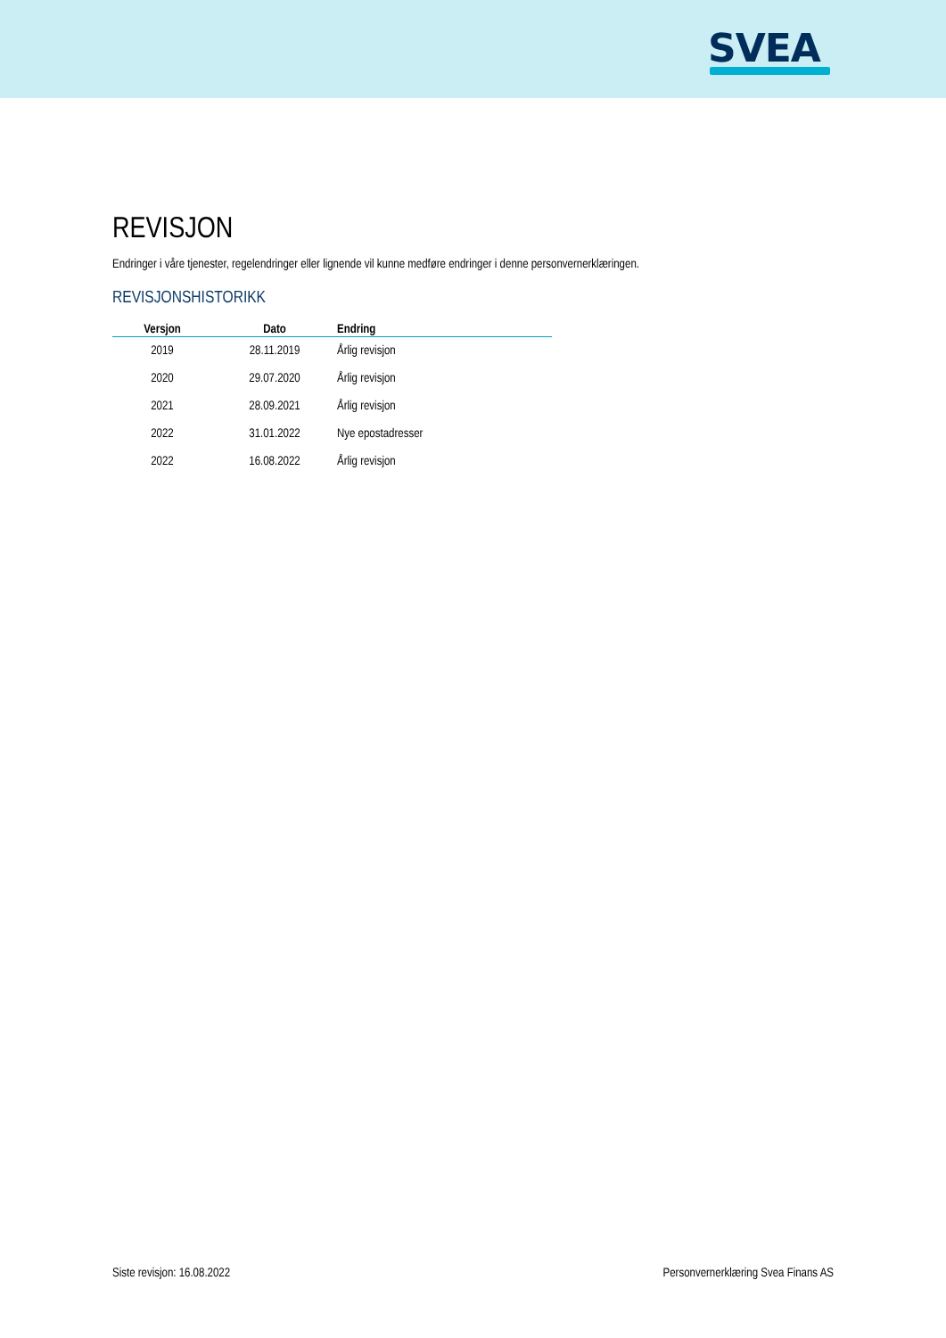SVEA
REVISJON
Endringer i våre tjenester, regelendringer eller lignende vil kunne medføre endringer i denne personvernerklæringen.
REVISJONSHISTORIKK
| Versjon | Dato | Endring |
| --- | --- | --- |
| 2019 | 28.11.2019 | Årlig revisjon |
| 2020 | 29.07.2020 | Årlig revisjon |
| 2021 | 28.09.2021 | Årlig revisjon |
| 2022 | 31.01.2022 | Nye epostadresser |
| 2022 | 16.08.2022 | Årlig revisjon |
Siste revisjon: 16.08.2022
Personvernerklæring Svea Finans AS